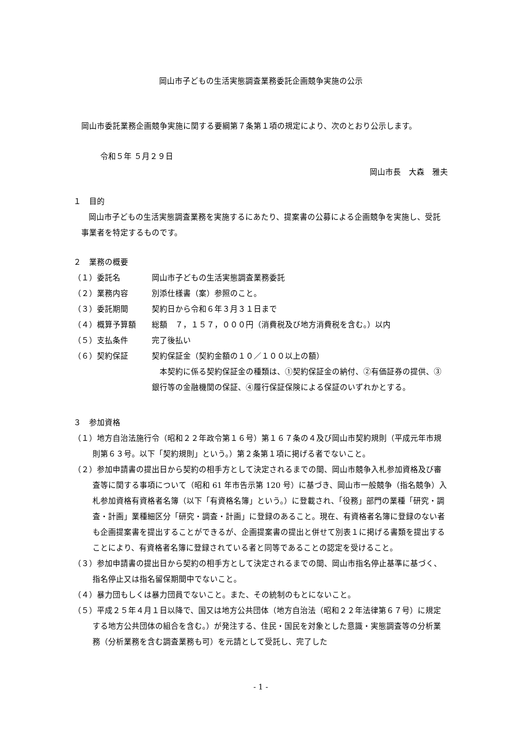岡山市子どもの生活実態調査業務委託企画競争実施の公示
岡山市委託業務企画競争実施に関する要綱第７条第１項の規定により、次のとおり公示します。
令和５年 ５月２９日
岡山市長　大森　雅夫
１　目的
岡山市子どもの生活実態調査業務を実施するにあたり、提案書の公募による企画競争を実施し、受託事業者を特定するものです。
２　業務の概要
（１）委託名 岡山市子どもの生活実態調査業務委託
（２）業務内容 別添仕様書（案）参照のこと。
（３）委託期間 契約日から令和６年３月３１日まで
（４）概算予算額 総額　７，１５７，０００円（消費税及び地方消費税を含む。）以内
（５）支払条件 完了後払い
（６）契約保証 契約保証金（契約金額の１０／１００以上の額）
本契約に係る契約保証金の種類は、①契約保証金の納付、②有価証券の提供、③銀行等の金融機関の保証、④履行保証保険による保証のいずれかとする。
３　参加資格
（１）地方自治法施行令（昭和２２年政令第１６号）第１６７条の４及び岡山市契約規則（平成元年市規則第６３号。以下「契約規則」という。）第２条第１項に掲げる者でないこと。
（２）参加申請書の提出日から契約の相手方として決定されるまでの間、岡山市競争入札参加資格及び審査等に関する事項について（昭和 61 年市告示第 120 号）に基づき、岡山市一般競争（指名競争）入札参加資格有資格者名簿（以下「有資格名簿」という。）に登載され、「役務」部門の業種「研究・調査・計画」業種細区分「研究・調査・計画」に登録のあること。現在、有資格者名簿に登録のない者も企画提案書を提出することができるが、企画提案書の提出と併せて別表１に掲げる書類を提出することにより、有資格者名簿に登録されている者と同等であることの認定を受けること。
（３）参加申請書の提出日から契約の相手方として決定されるまでの間、岡山市指名停止基準に基づく、指名停止又は指名留保期間中でないこと。
（４）暴力団もしくは暴力団員でないこと。また、その統制のもとにないこと。
（５）平成２５年４月１日以降で、国又は地方公共団体（地方自治法（昭和２２年法律第６７号）に規定する地方公共団体の組合を含む。）が発注する、住民・国民を対象とした意識・実態調査等の分析業務（分析業務を含む調査業務も可）を元請として受託し、完了した
- 1 -